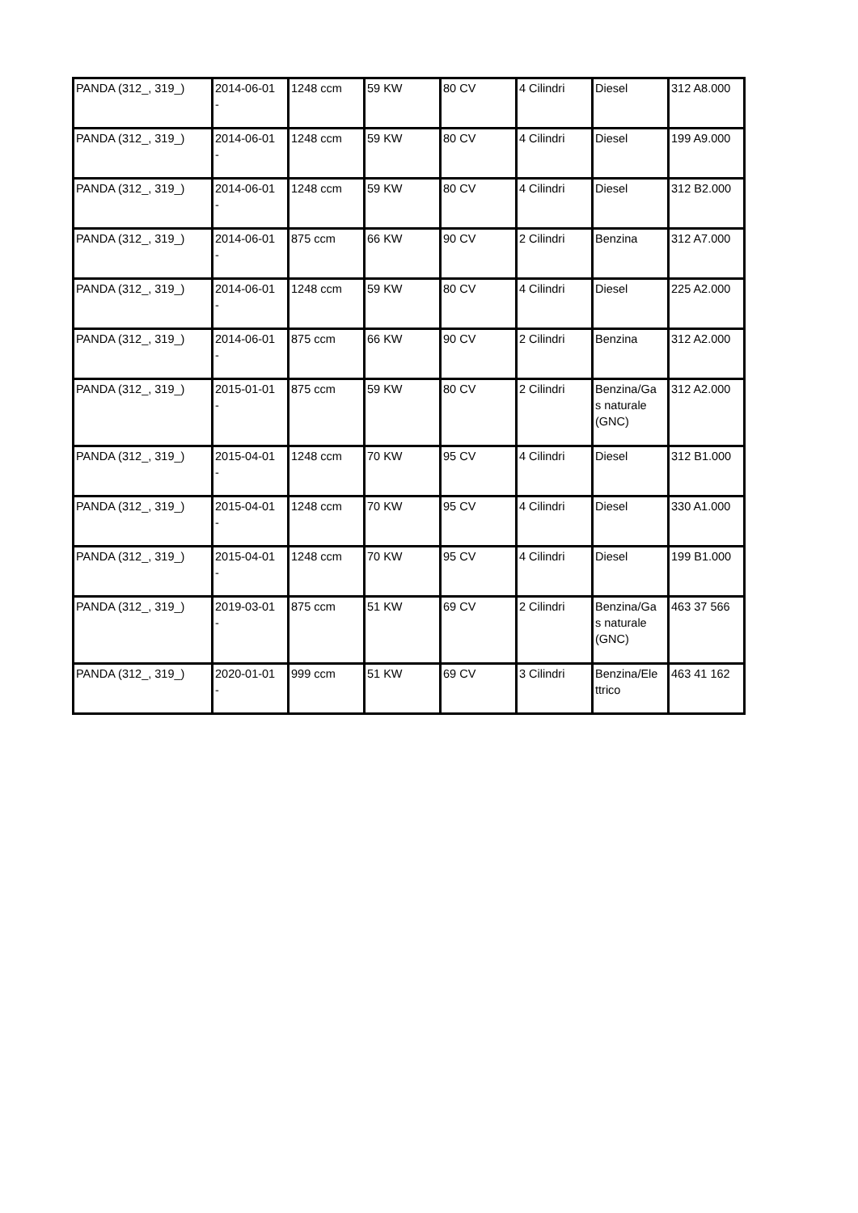| PANDA (312_, 319_) | 2014-06-01 - | 1248 ccm | 59 KW | 80 CV | 4 Cilindri | Diesel | 312 A8.000 |
| PANDA (312_, 319_) | 2014-06-01 - | 1248 ccm | 59 KW | 80 CV | 4 Cilindri | Diesel | 199 A9.000 |
| PANDA (312_, 319_) | 2014-06-01 - | 1248 ccm | 59 KW | 80 CV | 4 Cilindri | Diesel | 312 B2.000 |
| PANDA (312_, 319_) | 2014-06-01 - | 875 ccm | 66 KW | 90 CV | 2 Cilindri | Benzina | 312 A7.000 |
| PANDA (312_, 319_) | 2014-06-01 - | 1248 ccm | 59 KW | 80 CV | 4 Cilindri | Diesel | 225 A2.000 |
| PANDA (312_, 319_) | 2014-06-01 - | 875 ccm | 66 KW | 90 CV | 2 Cilindri | Benzina | 312 A2.000 |
| PANDA (312_, 319_) | 2015-01-01 - | 875 ccm | 59 KW | 80 CV | 2 Cilindri | Benzina/Ga s naturale (GNC) | 312 A2.000 |
| PANDA (312_, 319_) | 2015-04-01 - | 1248 ccm | 70 KW | 95 CV | 4 Cilindri | Diesel | 312 B1.000 |
| PANDA (312_, 319_) | 2015-04-01 - | 1248 ccm | 70 KW | 95 CV | 4 Cilindri | Diesel | 330 A1.000 |
| PANDA (312_, 319_) | 2015-04-01 - | 1248 ccm | 70 KW | 95 CV | 4 Cilindri | Diesel | 199 B1.000 |
| PANDA (312_, 319_) | 2019-03-01 - | 875 ccm | 51 KW | 69 CV | 2 Cilindri | Benzina/Ga s naturale (GNC) | 463 37 566 |
| PANDA (312_, 319_) | 2020-01-01 - | 999 ccm | 51 KW | 69 CV | 3 Cilindri | Benzina/Ele ttrico | 463 41 162 |